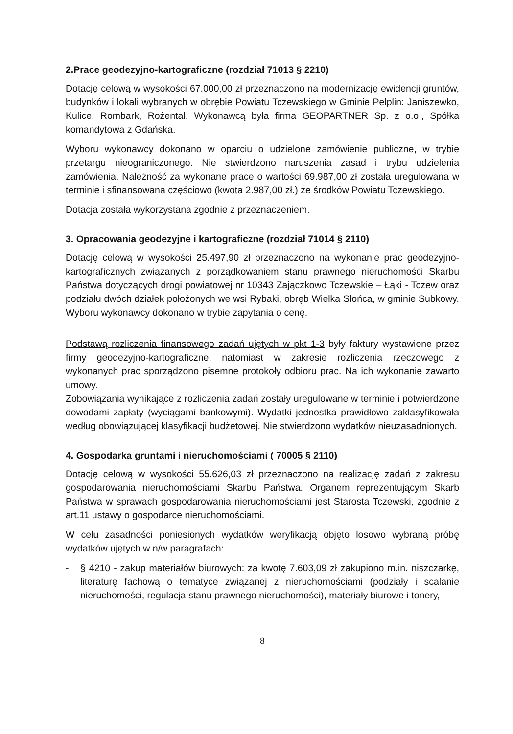2.Prace geodezyjno-kartograficzne (rozdział 71013 § 2210)
Dotację celową w wysokości 67.000,00 zł przeznaczono na modernizację ewidencji gruntów, budynków i lokali wybranych w obrębie Powiatu Tczewskiego w Gminie Pelplin: Janiszewko, Kulice, Rombark, Rożental. Wykonawcą była firma GEOPARTNER Sp. z o.o., Spółka komandytowa z Gdańska.
Wyboru wykonawcy dokonano w oparciu o udzielone zamówienie publiczne, w trybie przetargu nieograniczonego. Nie stwierdzono naruszenia zasad i trybu udzielenia zamówienia. Należność za wykonane prace o wartości 69.987,00 zł została uregulowana w terminie i sfinansowana częściowo (kwota 2.987,00 zł.) ze środków Powiatu Tczewskiego.
Dotacja została wykorzystana zgodnie z przeznaczeniem.
3. Opracowania geodezyjne i kartograficzne (rozdział 71014 § 2110)
Dotację celową w wysokości 25.497,90 zł przeznaczono na wykonanie prac geodezyjno-kartograficznych związanych z porządkowaniem stanu prawnego nieruchomości Skarbu Państwa dotyczących drogi powiatowej nr 10343 Zajączkowo Tczewskie – Łąki - Tczew oraz podziału dwóch działek położonych we wsi Rybaki, obręb Wielka Słońca, w gminie Subkowy. Wyboru wykonawcy dokonano w trybie zapytania o cenę.
Podstawą rozliczenia finansowego zadań ujętych w pkt 1-3 były faktury wystawione przez firmy geodezyjno-kartograficzne, natomiast w zakresie rozliczenia rzeczowego z wykonanych prac sporządzono pisemne protokoły odbioru prac. Na ich wykonanie zawarto umowy.
Zobowiązania wynikające z rozliczenia zadań zostały uregulowane w terminie i potwierdzone dowodami zapłaty (wyciągami bankowymi). Wydatki jednostka prawidłowo zaklasyfikowała według obowiązującej klasyfikacji budżetowej. Nie stwierdzono wydatków nieuzasadnionych.
4. Gospodarka gruntami i nieruchomościami ( 70005 § 2110)
Dotację celową w wysokości 55.626,03 zł przeznaczono na realizację zadań z zakresu gospodarowania nieruchomościami Skarbu Państwa. Organem reprezentującym Skarb Państwa w sprawach gospodarowania nieruchomościami jest Starosta Tczewski, zgodnie z art.11 ustawy o gospodarce nieruchomościami.
W celu zasadności poniesionych wydatków weryfikacją objęto losowo wybraną próbę wydatków ujętych w n/w paragrafach:
- § 4210 - zakup materiałów biurowych: za kwotę 7.603,09 zł zakupiono m.in. niszczarkę, literaturę fachową o tematyce związanej z nieruchomościami (podziały i scalanie nieruchomości, regulacja stanu prawnego nieruchomości), materiały biurowe i tonery,
8